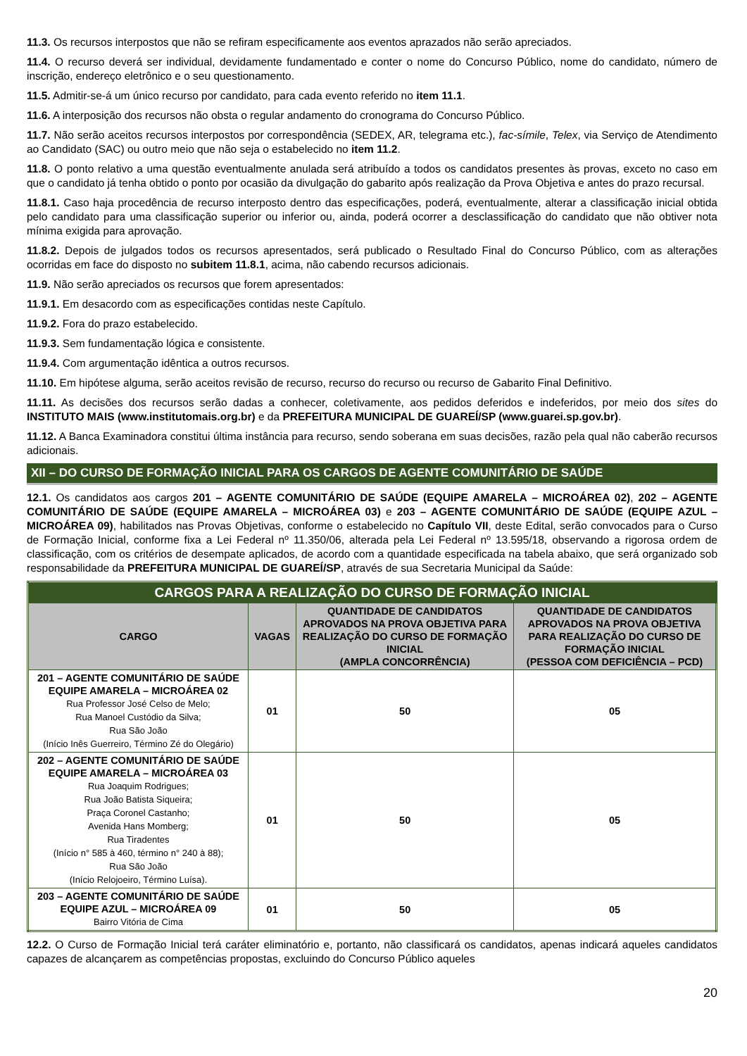11.3. Os recursos interpostos que não se refiram especificamente aos eventos aprazados não serão apreciados.
11.4. O recurso deverá ser individual, devidamente fundamentado e conter o nome do Concurso Público, nome do candidato, número de inscrição, endereço eletrônico e o seu questionamento.
11.5. Admitir-se-á um único recurso por candidato, para cada evento referido no item 11.1.
11.6. A interposição dos recursos não obsta o regular andamento do cronograma do Concurso Público.
11.7. Não serão aceitos recursos interpostos por correspondência (SEDEX, AR, telegrama etc.), fac-símile, Telex, via Serviço de Atendimento ao Candidato (SAC) ou outro meio que não seja o estabelecido no item 11.2.
11.8. O ponto relativo a uma questão eventualmente anulada será atribuído a todos os candidatos presentes às provas, exceto no caso em que o candidato já tenha obtido o ponto por ocasião da divulgação do gabarito após realização da Prova Objetiva e antes do prazo recursal.
11.8.1. Caso haja procedência de recurso interposto dentro das especificações, poderá, eventualmente, alterar a classificação inicial obtida pelo candidato para uma classificação superior ou inferior ou, ainda, poderá ocorrer a desclassificação do candidato que não obtiver nota mínima exigida para aprovação.
11.8.2. Depois de julgados todos os recursos apresentados, será publicado o Resultado Final do Concurso Público, com as alterações ocorridas em face do disposto no subitem 11.8.1, acima, não cabendo recursos adicionais.
11.9. Não serão apreciados os recursos que forem apresentados:
11.9.1. Em desacordo com as especificações contidas neste Capítulo.
11.9.2. Fora do prazo estabelecido.
11.9.3. Sem fundamentação lógica e consistente.
11.9.4. Com argumentação idêntica a outros recursos.
11.10. Em hipótese alguma, serão aceitos revisão de recurso, recurso do recurso ou recurso de Gabarito Final Definitivo.
11.11. As decisões dos recursos serão dadas a conhecer, coletivamente, aos pedidos deferidos e indeferidos, por meio dos sites do INSTITUTO MAIS (www.institutomais.org.br) e da PREFEITURA MUNICIPAL DE GUAREÍ/SP (www.guarei.sp.gov.br).
11.12. A Banca Examinadora constitui última instância para recurso, sendo soberana em suas decisões, razão pela qual não caberão recursos adicionais.
XII – DO CURSO DE FORMAÇÃO INICIAL PARA OS CARGOS DE AGENTE COMUNITÁRIO DE SAÚDE
12.1. Os candidatos aos cargos 201 – AGENTE COMUNITÁRIO DE SAÚDE (EQUIPE AMARELA – MICROÁREA 02), 202 – AGENTE COMUNITÁRIO DE SAÚDE (EQUIPE AMARELA – MICROÁREA 03) e 203 – AGENTE COMUNITÁRIO DE SAÚDE (EQUIPE AZUL – MICROÁREA 09), habilitados nas Provas Objetivas, conforme o estabelecido no Capítulo VII, deste Edital, serão convocados para o Curso de Formação Inicial, conforme fixa a Lei Federal nº 11.350/06, alterada pela Lei Federal nº 13.595/18, observando a rigorosa ordem de classificação, com os critérios de desempate aplicados, de acordo com a quantidade especificada na tabela abaixo, que será organizado sob responsabilidade da PREFEITURA MUNICIPAL DE GUAREÍ/SP, através de sua Secretaria Municipal da Saúde:
| CARGOS PARA A REALIZAÇÃO DO CURSO DE FORMAÇÃO INICIAL | | | |
| --- | --- | --- | --- |
| CARGO | VAGAS | QUANTIDADE DE CANDIDATOS APROVADOS NA PROVA OBJETIVA PARA REALIZAÇÃO DO CURSO DE FORMAÇÃO INICIAL (AMPLA CONCORRÊNCIA) | QUANTIDADE DE CANDIDATOS APROVADOS NA PROVA OBJETIVA PARA REALIZAÇÃO DO CURSO DE FORMAÇÃO INICIAL (PESSOA COM DEFICIÊNCIA – PCD) |
| 201 – AGENTE COMUNITÁRIO DE SAÚDE EQUIPE AMARELA – MICROÁREA 02 Rua Professor José Celso de Melo; Rua Manoel Custódio da Silva; Rua São João (Início Inês Guerreiro, Término Zé do Olegário) | 01 | 50 | 05 |
| 202 – AGENTE COMUNITÁRIO DE SAÚDE EQUIPE AMARELA – MICROÁREA 03 Rua Joaquim Rodrigues; Rua João Batista Siqueira; Praça Coronel Castanho; Avenida Hans Momberg; Rua Tiradentes (Início n° 585 à 460, término n° 240 à 88); Rua São João (Início Relojoeiro, Término Luísa). | 01 | 50 | 05 |
| 203 – AGENTE COMUNITÁRIO DE SAÚDE EQUIPE AZUL – MICROÁREA 09 Bairro Vitória de Cima | 01 | 50 | 05 |
12.2. O Curso de Formação Inicial terá caráter eliminatório e, portanto, não classificará os candidatos, apenas indicará aqueles candidatos capazes de alcançarem as competências propostas, excluindo do Concurso Público aqueles
20